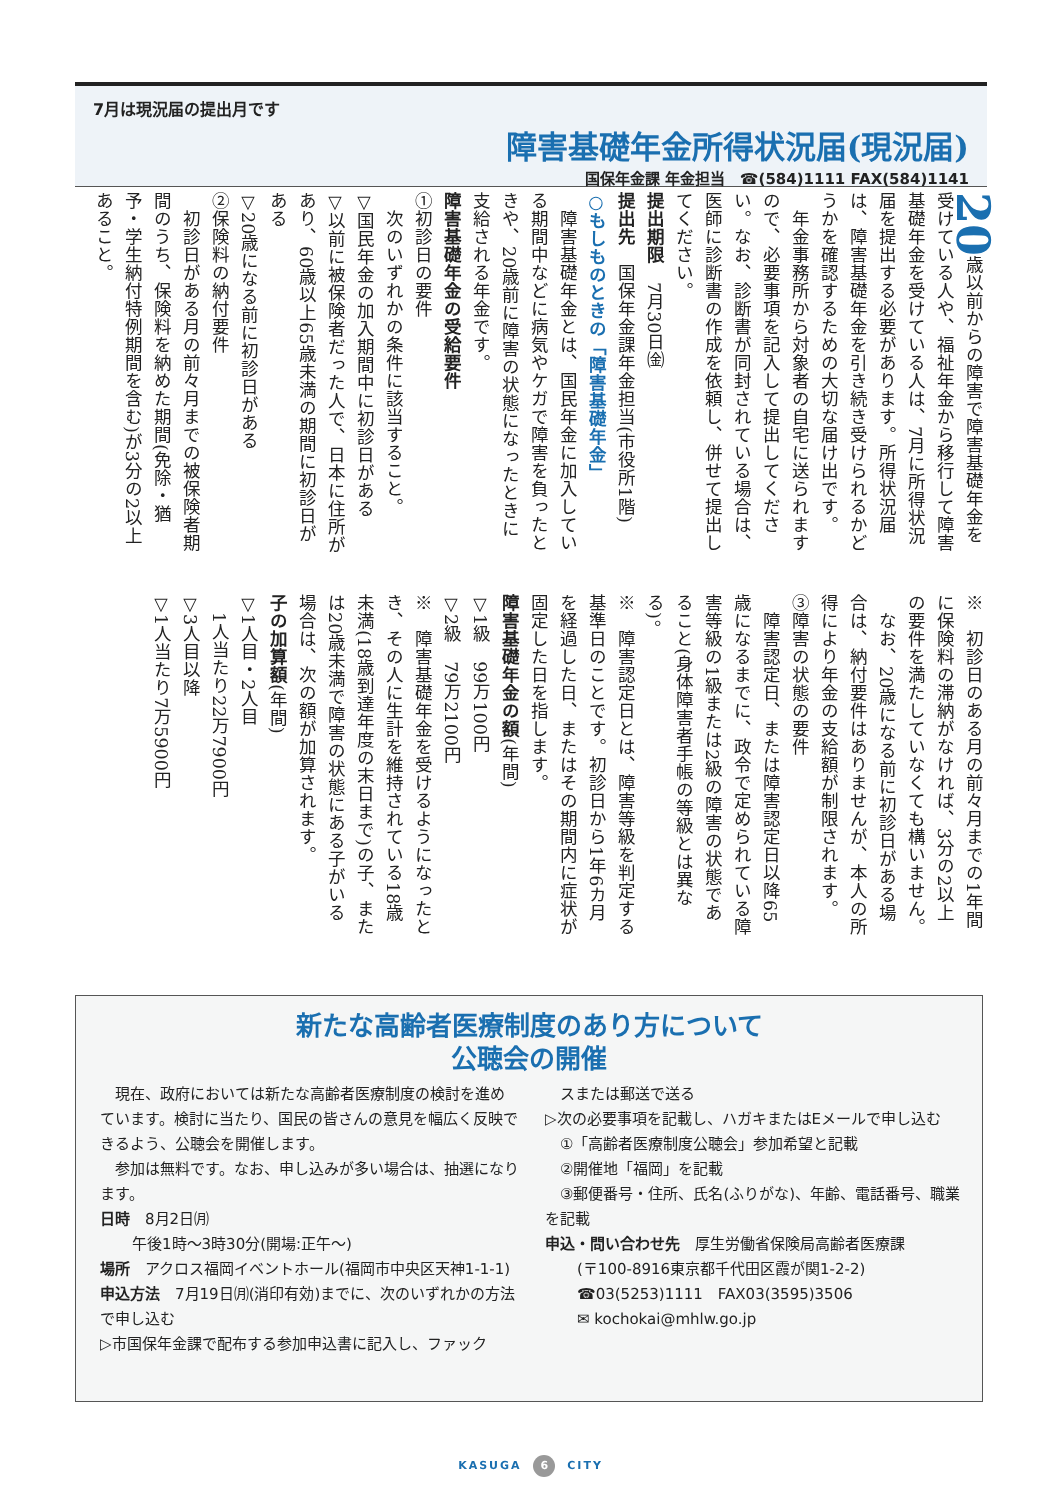7月は現況届の提出月です
障害基礎年金所得状況届(現況届)
国保年金課 年金担当　☎(584)1111 FAX(584)1141
20歳以前からの障害で障害基礎年金を受けている人や、福祉年金から移行して障害基礎年金を受けている人は、7月に所得状況届を提出する必要があります。所得状況届は、障害基礎年金を引き続き受けられるかどうかを確認するための大切な届け出です。
　年金事務所から対象者の自宅に送られますので、必要事項を記入して提出してください。なお、診断書が同封されている場合は、医師に診断書の作成を依頼し、併せて提出してください。
提出期限　7月30日㈮
提出先　国保年金課年金担当(市役所1階)
○もしものときの「障害基礎年金」
　障害基礎年金とは、国民年金に加入している期間中などに病気やケガで障害を負ったときや、20歳前に障害の状態になったときに支給される年金です。
障害基礎年金の受給要件
①初診日の要件
　次のいずれかの条件に該当すること。
▽国民年金の加入期間中に初診日がある
▽以前に被保険者だった人で、日本に住所があり、60歳以上65歳未満の期間に初診日がある
▽20歳になる前に初診日がある
②保険料の納付要件
　初診日がある月の前々月までの被保険者期間のうち、保険料を納めた期間(免除・猶予・学生納付特例期間を含む)が3分の2以上あること。
※　初診日のある月の前々月までの1年間に保険料の滞納がなければ、3分の2以上の要件を満たしていなくても構いません。
　なお、20歳になる前に初診日がある場合は、納付要件はありませんが、本人の所得により年金の支給額が制限されます。
③障害の状態の要件
　障害認定日、または障害認定日以降65歳になるまでに、政令で定められている障害等級の1級または2級の障害の状態であること(身体障害者手帳の等級とは異なる)。
※　障害認定日とは、障害等級を判定する基準日のことです。初診日から1年6カ月を経過した日、またはその期間内に症状が固定した日を指します。
障害基礎年金の額(年間)
▽1級　99万100円
▽2級　79万2100円
※　障害基礎年金を受けるようになったとき、その人に生計を維持されている18歳未満(18歳到達年度の末日まで)の子、または20歳未満で障害の状態にある子がいる場合は、次の額が加算されます。
子の加算額(年間)
▽1人目・2人目
　1人当たり22万7900円
▽3人目以降
▽1人当たり7万5900円
新たな高齢者医療制度のあり方について
公聴会の開催
　現在、政府においては新たな高齢者医療制度の検討を進めています。検討に当たり、国民の皆さんの意見を幅広く反映できるよう、公聴会を開催します。
　参加は無料です。なお、申し込みが多い場合は、抽選になります。
日時　8月2日㈪
午後1時～3時30分(開場:正午～)
場所　アクロス福岡イベントホール(福岡市中央区天神1-1-1)
申込方法　7月19日㈪(消印有効)までに、次のいずれかの方法で申し込む
▷市国保年金課で配布する参加申込書に記入し、ファック
　スまたは郵送で送る
▷次の必要事項を記載し、ハガキまたはEメールで申し込む
　①「高齢者医療制度公聴会」参加希望と記載
　②開催地「福岡」を記載
　③郵便番号・住所、氏名(ふりがな)、年齢、電話番号、職業を記載
申込・問い合わせ先　厚生労働省保険局高齢者医療課
(〒100-8916東京都千代田区霞が関1-2-2)
☎03(5253)1111　FAX03(3595)3506
✉ kochokai@mhlw.go.jp
KASUGA 6 CITY